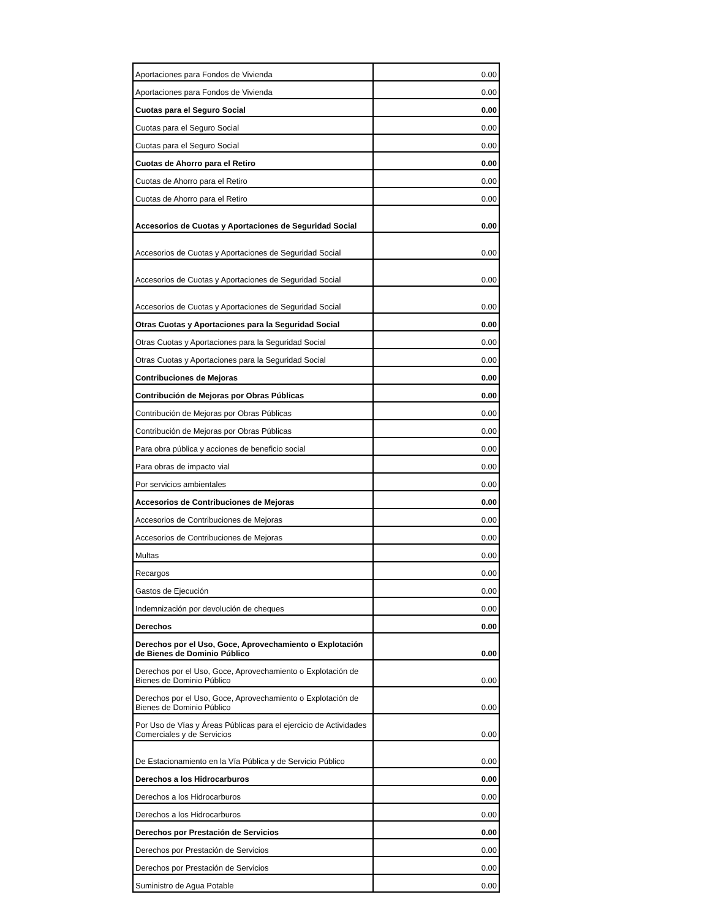| Aportaciones para Fondos de Vivienda | 0.00 |
| Aportaciones para Fondos de Vivienda | 0.00 |
| Cuotas para el Seguro Social | 0.00 |
| Cuotas para el Seguro Social | 0.00 |
| Cuotas para el Seguro Social | 0.00 |
| Cuotas de Ahorro para el Retiro | 0.00 |
| Cuotas de Ahorro para el Retiro | 0.00 |
| Cuotas de Ahorro para el Retiro | 0.00 |
| Accesorios de Cuotas y Aportaciones de Seguridad Social | 0.00 |
| Accesorios de Cuotas y Aportaciones de Seguridad Social | 0.00 |
| Accesorios de Cuotas y Aportaciones de Seguridad Social | 0.00 |
| Accesorios de Cuotas y Aportaciones de Seguridad Social | 0.00 |
| Otras Cuotas y Aportaciones para la Seguridad Social | 0.00 |
| Otras Cuotas y Aportaciones para la Seguridad Social | 0.00 |
| Otras Cuotas y Aportaciones para la Seguridad Social | 0.00 |
| Contribuciones de Mejoras | 0.00 |
| Contribución de Mejoras por Obras Públicas | 0.00 |
| Contribución de Mejoras por Obras Públicas | 0.00 |
| Contribución de Mejoras por Obras Públicas | 0.00 |
| Para obra pública y acciones de beneficio social | 0.00 |
| Para obras de impacto vial | 0.00 |
| Por servicios ambientales | 0.00 |
| Accesorios de Contribuciones de Mejoras | 0.00 |
| Accesorios de Contribuciones de Mejoras | 0.00 |
| Accesorios de Contribuciones de Mejoras | 0.00 |
| Multas | 0.00 |
| Recargos | 0.00 |
| Gastos de Ejecución | 0.00 |
| Indemnización por devolución de cheques | 0.00 |
| Derechos | 0.00 |
| Derechos por el Uso, Goce, Aprovechamiento o Explotación de Bienes de Dominio Público | 0.00 |
| Derechos por el Uso, Goce, Aprovechamiento o Explotación de Bienes de Dominio Público | 0.00 |
| Derechos por el Uso, Goce, Aprovechamiento o Explotación de Bienes de Dominio Público | 0.00 |
| Por Uso de Vías y Áreas Públicas para el ejercicio de Actividades Comerciales y de Servicios | 0.00 |
| De Estacionamiento en la Vía Pública y de Servicio Público | 0.00 |
| Derechos a los Hidrocarburos | 0.00 |
| Derechos a los Hidrocarburos | 0.00 |
| Derechos a los Hidrocarburos | 0.00 |
| Derechos por Prestación de Servicios | 0.00 |
| Derechos por Prestación de Servicios | 0.00 |
| Derechos por Prestación de Servicios | 0.00 |
| Suministro de Agua Potable | 0.00 |